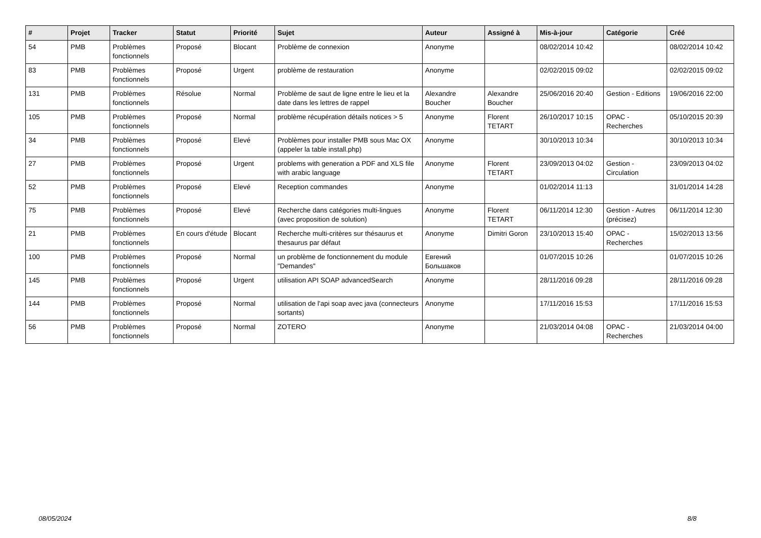| # | Projet | Tracker | Statut | Priorité | Sujet | Auteur | Assigné à | Mis-à-jour | Catégorie | Créé |
| --- | --- | --- | --- | --- | --- | --- | --- | --- | --- | --- |
| 54 | PMB | Problèmes fonctionnels | Proposé | Blocant | Problème de connexion | Anonyme | | 08/02/2014 10:42 | | 08/02/2014 10:42 |
| 83 | PMB | Problèmes fonctionnels | Proposé | Urgent | problème de restauration | Anonyme | | 02/02/2015 09:02 | | 02/02/2015 09:02 |
| 131 | PMB | Problèmes fonctionnels | Résolue | Normal | Problème de saut de ligne entre le lieu et la date dans les lettres de rappel | Alexandre Boucher | Alexandre Boucher | 25/06/2016 20:40 | Gestion - Editions | 19/06/2016 22:00 |
| 105 | PMB | Problèmes fonctionnels | Proposé | Normal | problème récupération détails notices > 5 | Anonyme | Florent TETART | 26/10/2017 10:15 | OPAC - Recherches | 05/10/2015 20:39 |
| 34 | PMB | Problèmes fonctionnels | Proposé | Elevé | Problèmes pour installer PMB sous Mac OX (appeler la table install.php) | Anonyme | | 30/10/2013 10:34 | | 30/10/2013 10:34 |
| 27 | PMB | Problèmes fonctionnels | Proposé | Urgent | problems with generation a PDF and XLS file with arabic language | Anonyme | Florent TETART | 23/09/2013 04:02 | Gestion - Circulation | 23/09/2013 04:02 |
| 52 | PMB | Problèmes fonctionnels | Proposé | Elevé | Reception commandes | Anonyme | | 01/02/2014 11:13 | | 31/01/2014 14:28 |
| 75 | PMB | Problèmes fonctionnels | Proposé | Elevé | Recherche dans catégories multi-lingues (avec proposition de solution) | Anonyme | Florent TETART | 06/11/2014 12:30 | Gestion - Autres (précisez) | 06/11/2014 12:30 |
| 21 | PMB | Problèmes fonctionnels | En cours d'étude | Blocant | Recherche multi-critères sur thésaurus et thesaurus par défaut | Anonyme | Dimitri Goron | 23/10/2013 15:40 | OPAC - Recherches | 15/02/2013 13:56 |
| 100 | PMB | Problèmes fonctionnels | Proposé | Normal | un problème de fonctionnement du module "Demandes" | Евгений Большаков | | 01/07/2015 10:26 | | 01/07/2015 10:26 |
| 145 | PMB | Problèmes fonctionnels | Proposé | Urgent | utilisation API SOAP advancedSearch | Anonyme | | 28/11/2016 09:28 | | 28/11/2016 09:28 |
| 144 | PMB | Problèmes fonctionnels | Proposé | Normal | utilisation de l'api soap avec java (connecteurs sortants) | Anonyme | | 17/11/2016 15:53 | | 17/11/2016 15:53 |
| 56 | PMB | Problèmes fonctionnels | Proposé | Normal | ZOTERO | Anonyme | | 21/03/2014 04:08 | OPAC - Recherches | 21/03/2014 04:00 |
08/05/2024 8/8